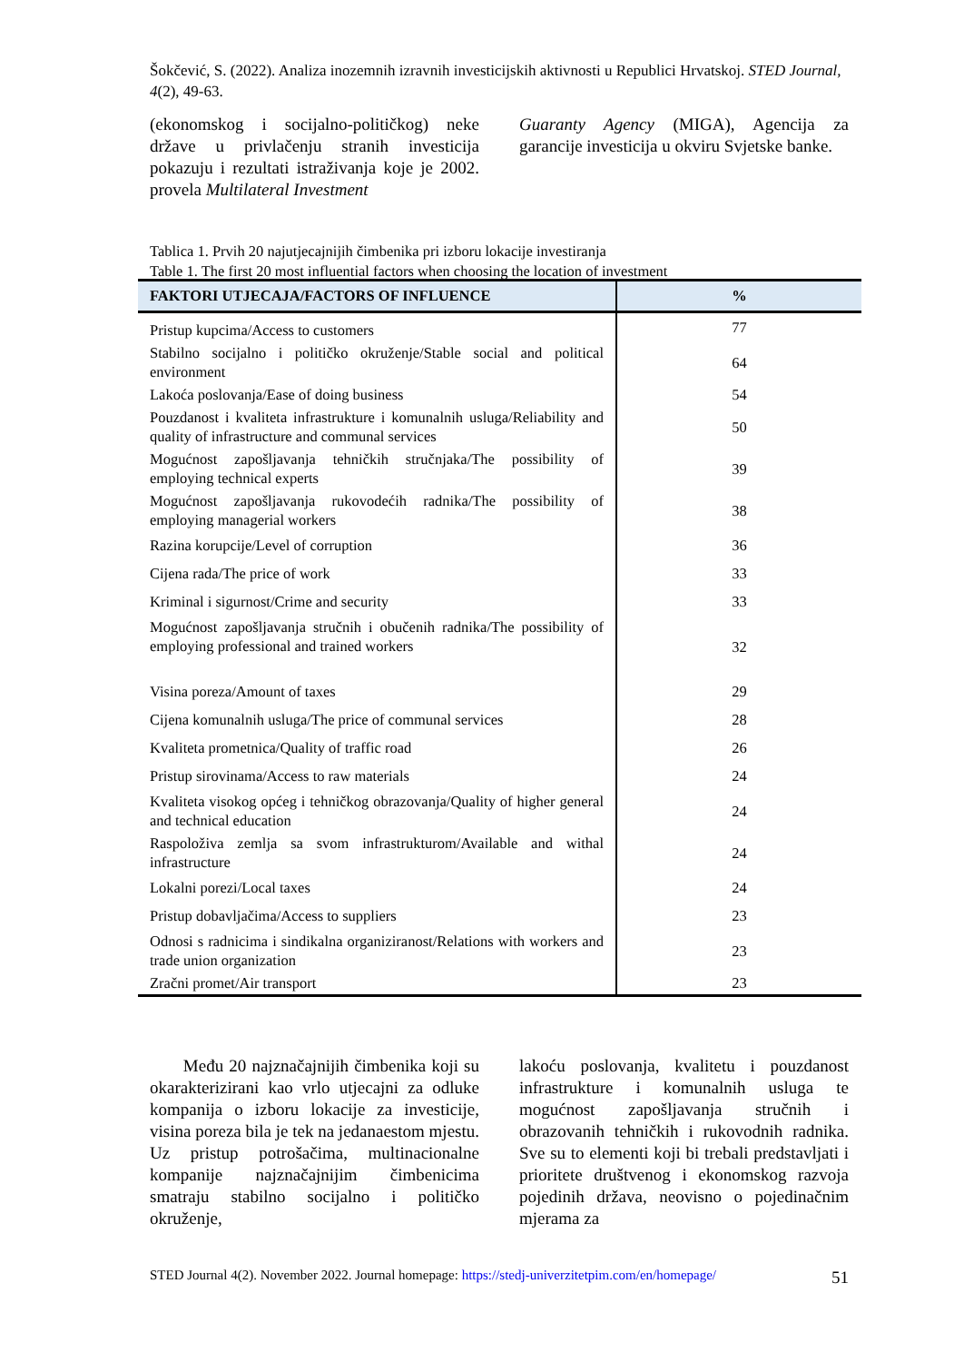Šokčević, S. (2022). Analiza inozemnih izravnih investicijskih aktivnosti u Republici Hrvatskoj. STED Journal, 4(2), 49-63.
(ekonomskog i socijalno-političkog) neke države u privlačenju stranih investicija pokazuju i rezultati istraživanja koje je 2002. provela Multilateral Investment
Guaranty Agency (MIGA), Agencija za garancije investicija u okviru Svjetske banke.
Tablica 1. Prvih 20 najutjecajnijih čimbenika pri izboru lokacije investiranja
Table 1. The first 20 most influential factors when choosing the location of investment
| FAKTORI UTJECAJA/FACTORS OF INFLUENCE | % |
| --- | --- |
| Pristup kupcima/Access to customers | 77 |
| Stabilno socijalno i političko okruženje/Stable social and political environment | 64 |
| Lakoća poslovanja/Ease of doing business | 54 |
| Pouzdanost i kvaliteta infrastrukture i komunalnih usluga/Reliability and quality of infrastructure and communal services | 50 |
| Mogućnost zapošljavanja tehničkih stručnjaka/The possibility of employing technical experts | 39 |
| Mogućnost zapošljavanja rukovodećih radnika/The possibility of employing managerial workers | 38 |
| Razina korupcije/Level of corruption | 36 |
| Cijena rada/The price of work | 33 |
| Kriminal i sigurnost/Crime and security | 33 |
| Mogućnost zapošljavanja stručnih i obučenih radnika/The possibility of employing professional and trained workers | 32 |
| Visina poreza/Amount of taxes | 29 |
| Cijena komunalnih usluga/The price of communal services | 28 |
| Kvaliteta prometnica/Quality of traffic road | 26 |
| Pristup sirovinama/Access to raw materials | 24 |
| Kvaliteta visokog općeg i tehničkog obrazovanja/Quality of higher general and technical education | 24 |
| Raspoloživa zemlja sa svom infrastrukturom/Available and withal infrastructure | 24 |
| Lokalni porezi/Local taxes | 24 |
| Pristup dobavljačima/Access to suppliers | 23 |
| Odnosi s radnicima i sindikalna organiziranost/Relations with workers and trade union organization | 23 |
| Zračni promet/Air transport | 23 |
Među 20 najznačajnijih čimbenika koji su okarakterizirani kao vrlo utjecajni za odluke kompanija o izboru lokacije za investicije, visina poreza bila je tek na jedanaestom mjestu. Uz pristup potrošačima, multinacionalne kompanije najznačajnijim čimbenicima smatraju stabilno socijalno i političko okruženje,
lakoću poslovanja, kvalitetu i pouzdanost infrastrukture i komunalnih usluga te mogućnost zapošljavanja stručnih i obrazovanih tehničkih i rukovodnih radnika. Sve su to elementi koji bi trebali predstavljati i prioritete društvenog i ekonomskog razvoja pojedinih država, neovisno o pojedinačnim mjerama za
STED Journal 4(2). November 2022. Journal homepage: https://stedj-univerzitetpim.com/en/homepage/ 51